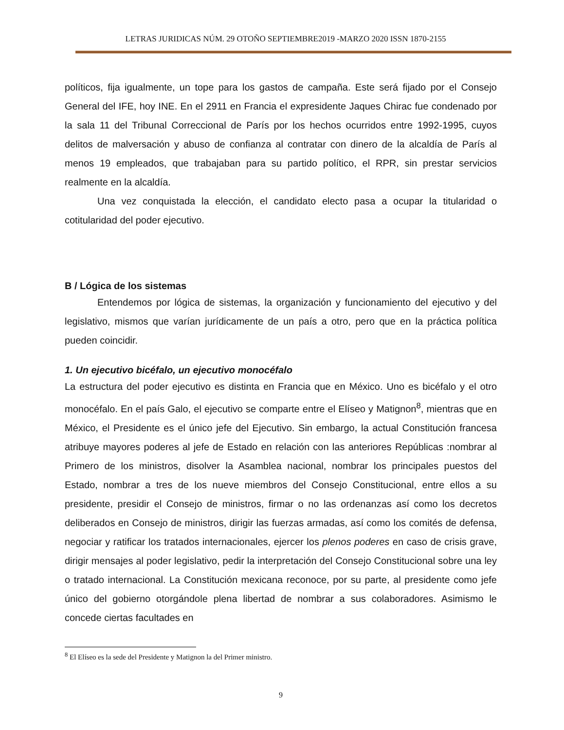LETRAS JURIDICAS NÚM. 29 OTOÑO SEPTIEMBRE2019 -MARZO 2020 ISSN 1870-2155
políticos, fija igualmente, un tope para los gastos de campaña. Este será fijado por el Consejo General del IFE, hoy INE. En el 2911 en Francia el expresidente Jaques Chirac fue condenado por la sala 11 del Tribunal Correccional de París por los hechos ocurridos entre 1992-1995, cuyos delitos de malversación y abuso de confianza al contratar con dinero de la alcaldía de París al menos 19 empleados, que trabajaban para su partido político, el RPR, sin prestar servicios realmente en la alcaldía.
Una vez conquistada la elección, el candidato electo pasa a ocupar la titularidad o cotitularidad del poder ejecutivo.
B / Lógica de los sistemas
Entendemos por lógica de sistemas, la organización y funcionamiento del ejecutivo y del legislativo, mismos que varían jurídicamente de un país a otro, pero que en la práctica política pueden coincidir.
1. Un ejecutivo bicéfalo, un ejecutivo monocéfalo
La estructura del poder ejecutivo es distinta en Francia que en México. Uno es bicéfalo y el otro monocéfalo. En el país Galo, el ejecutivo se comparte entre el Elíseo y Matignon<sup>8</sup>, mientras que en México, el Presidente es el único jefe del Ejecutivo. Sin embargo, la actual Constitución francesa atribuye mayores poderes al jefe de Estado en relación con las anteriores Repúblicas :nombrar al Primero de los ministros, disolver la Asamblea nacional, nombrar los principales puestos del Estado, nombrar a tres de los nueve miembros del Consejo Constitucional, entre ellos a su presidente, presidir el Consejo de ministros, firmar o no las ordenanzas así como los decretos deliberados en Consejo de ministros, dirigir las fuerzas armadas, así como los comités de defensa, negociar y ratificar los tratados internacionales, ejercer los plenos poderes en caso de crisis grave, dirigir mensajes al poder legislativo, pedir la interpretación del Consejo Constitucional sobre una ley o tratado internacional. La Constitución mexicana reconoce, por su parte, al presidente como jefe único del gobierno otorgándole plena libertad de nombrar a sus colaboradores. Asimismo le concede ciertas facultades en
<sup>8</sup> El Elíseo es la sede del Presidente y Matignon la del Primer ministro.
9